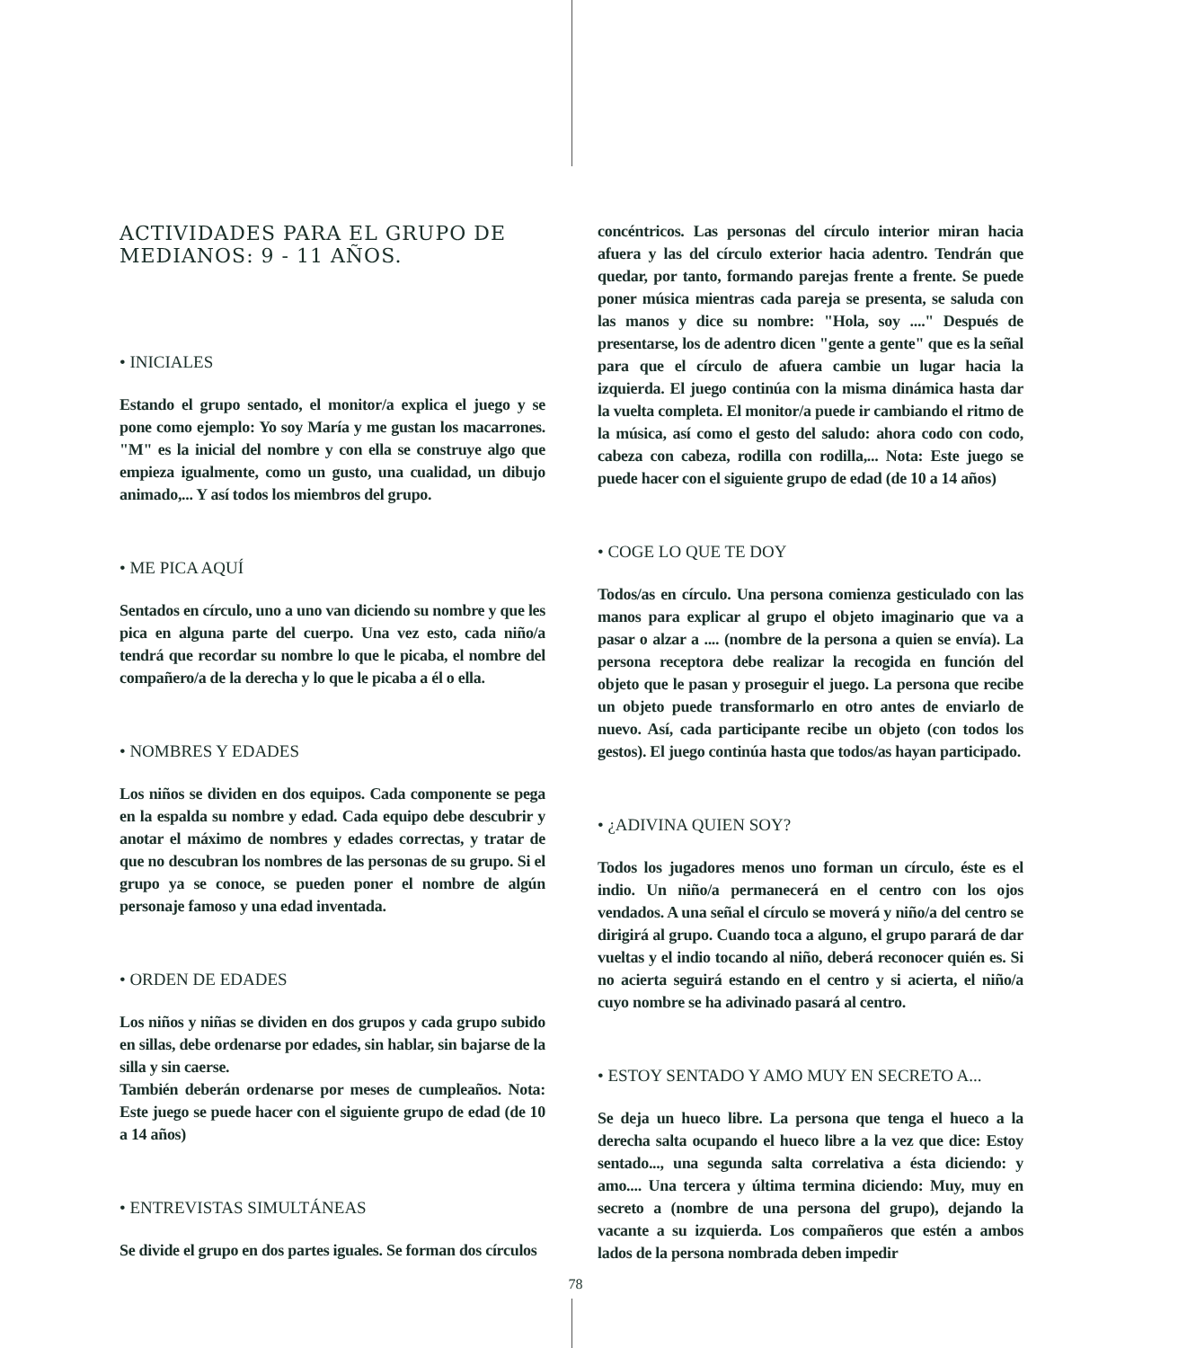ACTIVIDADES PARA EL GRUPO DE MEDIANOS: 9 - 11 AÑOS.
• INICIALES
Estando el grupo sentado, el monitor/a explica el juego y se pone como ejemplo: Yo soy María y me gustan los macarrones. "M" es la inicial del nombre y con ella se construye algo que empieza igualmente, como un gusto, una cualidad, un dibujo animado,... Y así todos los miembros del grupo.
• ME PICA AQUÍ
Sentados en círculo, uno a uno van diciendo su nombre y que les pica en alguna parte del cuerpo. Una vez esto, cada niño/a tendrá que recordar su nombre lo que le picaba, el nombre del compañero/a de la derecha y lo que le picaba a él o ella.
• NOMBRES Y EDADES
Los niños se dividen en dos equipos. Cada componente se pega en la espalda su nombre y edad. Cada equipo debe descubrir y anotar el máximo de nombres y edades correctas, y tratar de que no descubran los nombres de las personas de su grupo. Si el grupo ya se conoce, se pueden poner el nombre de algún personaje famoso y una edad inventada.
• ORDEN DE EDADES
Los niños y niñas se dividen en dos grupos y cada grupo subido en sillas, debe ordenarse por edades, sin hablar, sin bajarse de la silla y sin caerse.
También deberán ordenarse por meses de cumpleaños. Nota: Este juego se puede hacer con el siguiente grupo de edad (de 10 a 14 años)
• ENTREVISTAS SIMULTÁNEAS
Se divide el grupo en dos partes iguales. Se forman dos círculos
concéntricos. Las personas del círculo interior miran hacia afuera y las del círculo exterior hacia adentro. Tendrán que quedar, por tanto, formando parejas frente a frente. Se puede poner música mientras cada pareja se presenta, se saluda con las manos y dice su nombre: "Hola, soy ...." Después de presentarse, los de adentro dicen "gente a gente" que es la señal para que el círculo de afuera cambie un lugar hacia la izquierda. El juego continúa con la misma dinámica hasta dar la vuelta completa. El monitor/a puede ir cambiando el ritmo de la música, así como el gesto del saludo: ahora codo con codo, cabeza con cabeza, rodilla con rodilla,... Nota: Este juego se puede hacer con el siguiente grupo de edad (de 10 a 14 años)
• COGE LO QUE TE DOY
Todos/as en círculo. Una persona comienza gesticulado con las manos para explicar al grupo el objeto imaginario que va a pasar o alzar a .... (nombre de la persona a quien se envía). La persona receptora debe realizar la recogida en función del objeto que le pasan y proseguir el juego. La persona que recibe un objeto puede transformarlo en otro antes de enviarlo de nuevo. Así, cada participante recibe un objeto (con todos los gestos). El juego continúa hasta que todos/as hayan participado.
• ¿ADIVINA QUIEN SOY?
Todos los jugadores menos uno forman un círculo, éste es el indio. Un niño/a permanecerá en el centro con los ojos vendados. A una señal el círculo se moverá y niño/a del centro se dirigirá al grupo. Cuando toca a alguno, el grupo parará de dar vueltas y el indio tocando al niño, deberá reconocer quién es. Si no acierta seguirá estando en el centro y si acierta, el niño/a cuyo nombre se ha adivinado pasará al centro.
• ESTOY SENTADO Y AMO MUY EN SECRETO A...
Se deja un hueco libre. La persona que tenga el hueco a la derecha salta ocupando el hueco libre a la vez que dice: Estoy sentado..., una segunda salta correlativa a ésta diciendo: y amo.... Una tercera y última termina diciendo: Muy, muy en secreto a (nombre de una persona del grupo), dejando la vacante a su izquierda. Los compañeros que estén a ambos lados de la persona nombrada deben impedir
78